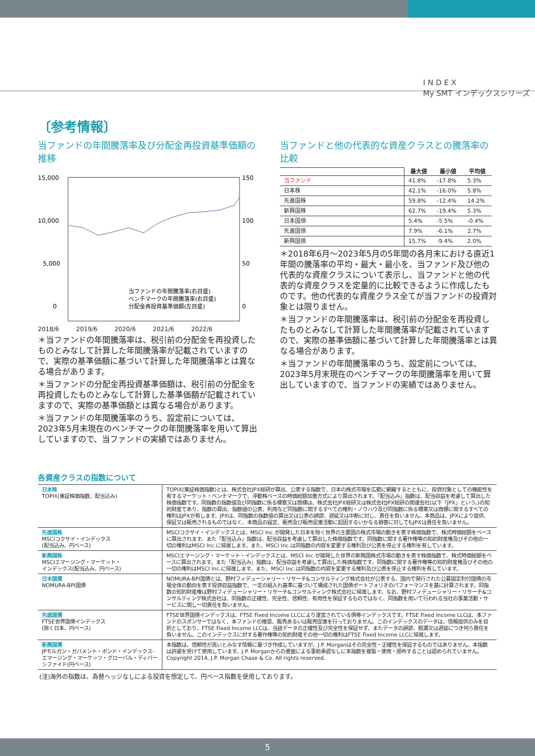I N D E X
My SMT インデックスシリーズ
〔参考情報〕
当ファンドの年間騰落率及び分配金再投資基準価額の推移
15,000
10,000
5,000
0
150
100
50
0
当ファンドの年間騰落率(右目盛)
ベンチマークの年間騰落率(右目盛)
分配金再投資基準価額(左目盛)
2018/6 2019/6 2020/6 2021/6 2022/6
＊当ファンドの年間騰落率は、税引前の分配金を再投資したものとみなして計算した年間騰落率が記載されていますので、実際の基準価額に基づいて計算した年間騰落率とは異なる場合があります。
＊当ファンドの分配金再投資基準価額は、税引前の分配金を再投資したものとみなして計算した基準価額が記載されていますので、実際の基準価額とは異なる場合があります。
＊当ファンドの年間騰落率のうち、設定前については、2023年5月末現在のベンチマークの年間騰落率を用いて算出していますので、当ファンドの実績ではありません。
当ファンドと他の代表的な資産クラスとの騰落率の比較
| | 最大値 | 最小値 | 平均値 |
| 当ファンド | 41.8% | -17.8% | 5.3% |
| 日本株 | 42.1% | -16.0% | 5.8% |
| 先進国株 | 59.8% | -12.4% | 14.2% |
| 新興国株 | 62.7% | -19.4% | 5.3% |
| 日本国債 | 5.4% | -5.5% | -0.4% |
| 先進国債 | 7.9% | -6.1% | 2.7% |
| 新興国債 | 15.7% | -9.4% | 2.0% |
＊2018年6月～2023年5月の5年間の各月末における直近1年間の騰落率の平均・最大・最小を、当ファンド及び他の代表的な資産クラスについて表示し、当ファンドと他の代表的な資産クラスを定量的に比較できるように作成したものです。他の代表的な資産クラス全てが当ファンドの投資対象とは限りません。
＊当ファンドの年間騰落率は、税引前の分配金を再投資したものとみなして計算した年間騰落率が記載されていますので、実際の基準価額に基づいて計算した年間騰落率とは異なる場合があります。
＊当ファンドの年間騰落率のうち、設定前については、2023年5月末現在のベンチマークの年間騰落率を用いて算出していますので、当ファンドの実績ではありません。
各資産クラスの指数について
| 日本株 TOPIX(東証株価指数、配当込み) | TOPIX(東証株価指数)とは、株式会社JPX総研が算出、公表する指数で、日本の株式市場を広範に網羅するとともに、投資対象としての機能性を有するマーケット・ベンチマークで、浮動株ベースの時価総額加重方式により算出されます。「配当込み」指数は、配当収益を考慮して算出した株価指数です。同指数の指数値及び同指数に係る標章又は商標は、株式会社JPX総研又は株式会社JPX総研の関連会社(以下「JPX」という。)の知的財産であり、指数の算出、指数値の公表、利用など同指数に関するすべての権利・ノウハウ及び同指数に係る標章又は商標に関するすべての権利はJPXが有します。JPXは、同指数の指数値の算出又は公表の誤謬、遅延又は中断に対し、責任を負いません。本商品は、JPXにより提供、保証又は販売されるものではなく、本商品の設定、販売及び販売促進活動に起因するいかなる損害に対してもJPXは責任を負いません。 |
| 先進国株 MSCIコクサイ・インデックス (配当込み、円ベース) | MSCIコクサイ・インデックスとは、MSCI Inc.が開発した日本を除く世界の主要国の株式市場の動きを表す株価指数で、株式時価総額をベースに算出されます。また「配当込み」指数は、配当収益を考慮して算出した株価指数です。同指数に関する著作権等の知的財産権及びその他の一切の権利はMSCI Inc.に帰属します。また、MSCI Inc.は同指数の内容を変更する権利及び公表を停止する権利を有しています。 |
| 新興国株 MSCIエマージング・マーケット・ インデックス(配当込み、円ベース) | MSCIエマージング・マーケット・インデックスとは、MSCI Inc.が開発した世界の新興国株式市場の動きを表す株価指数で、株式時価総額をベースに算出されます。また「配当込み」指数は、配当収益を考慮して算出した株価指数です。同指数に関する著作権等の知的財産権及びその他の一切の権利はMSCI Inc.に帰属します。また、MSCI Inc.は同指数の内容を変更する権利及び公表を停止する権利を有しています。 |
| 日本国債 NOMURA-BPI国債 | NOMURA-BPI国債とは、野村フィデューシャリー・リサーチ&コンサルティング株式会社が公表する、国内で発行された公募固定利付国債の市場全体の動向を表す投資収益指数で、一定の組入れ基準に基づいて構成された国債ポートフォリオのパフォーマンスを基に計算されます。同指数の知的財産権は野村フィデューシャリー・リサーチ&コンサルティング株式会社に帰属します。なお、野村フィデューシャリー・リサーチ&コンサルティング株式会社は、同指数の正確性、完全性、信頼性、有用性を保証するものではなく、同指数を用いて行われる当社の事業活動・サービスに関し一切責任を負いません。 |
| 先進国債 FTSE世界国債インデックス (除く日本、円ベース) | FTSE世界国債インデックスは、FTSE Fixed Income LLCにより運営されている債券インデックスです。FTSE Fixed Income LLCは、本ファンドのスポンサーではなく、本ファンドの推奨、販売あるいは販売促進を行っておりません。このインデックスのデータは、情報提供のみを目的としており、FTSE Fixed Income LLCは、当該データの正確性及び完全性を保証せず、またデータの誤謬、脱漏又は遅延につき何ら責任を負いません。このインデックスに対する著作権等の知的財産その他一切の権利はFTSE Fixed Income LLCに帰属します。 |
| 新興国債 JPモルガン・ガバメント・ボンド・インデックス-エマージング・マーケッツ・グローバル・ディバーシファイド(円ベース) | 本指数は、信頼性が高いとみなす情報に基づき作成していますが、J.P. Morganはその完全性・正確性を保証するものではありません。本指数は許諾を受けて使用しています。J.P. Morganからの書面による事前承認なしに本指数を複製・使用・頒布することは認められていません。Copyright 2014, J.P. Morgan Chase & Co. All rights reserved. |
(注)海外の指数は、為替ヘッジなしによる投資を想定して、円ベース指数を使用しております。
5